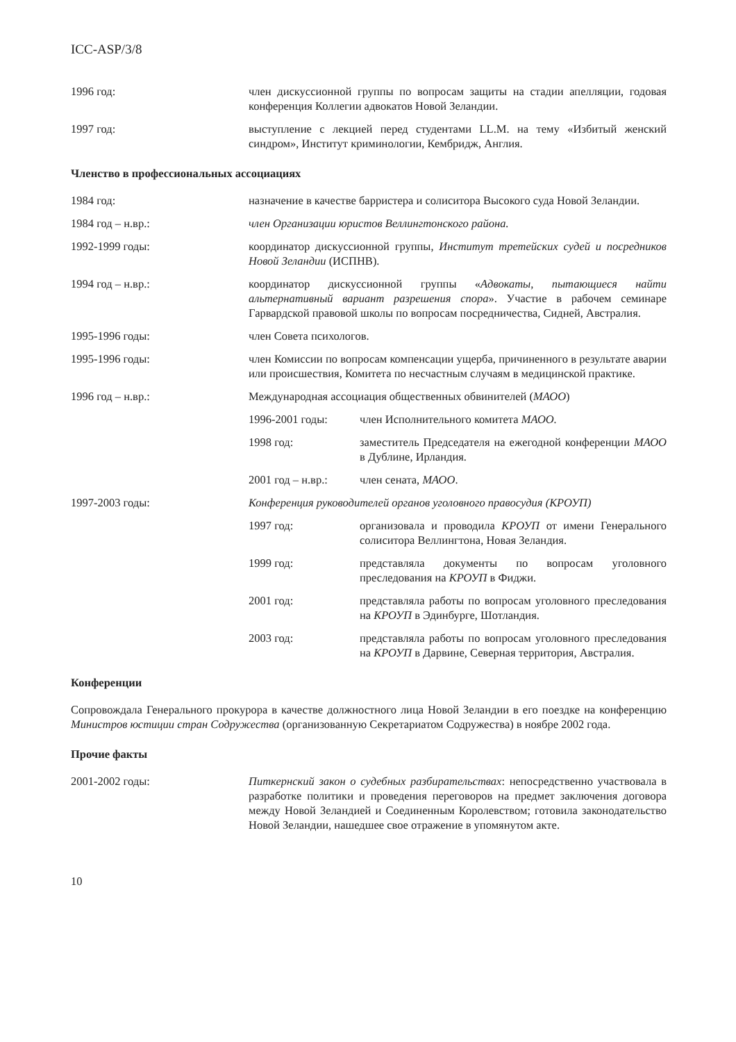ICC-ASP/3/8
1996 год: член дискуссионной группы по вопросам защиты на стадии апелляции, годовая конференция Коллегии адвокатов Новой Зеландии.
1997 год: выступление с лекцией перед студентами LL.M. на тему «Избитый женский синдром», Институт криминологии, Кембридж, Англия.
Членство в профессиональных ассоциациях
1984 год: назначение в качестве барристера и солиситора Высокого суда Новой Зеландии.
1984 год – н.вр.: член Организации юристов Веллингтонского района.
1992-1999 годы: координатор дискуссионной группы, Институт третейских судей и посредников Новой Зеландии (ИСПНВ).
1994 год – н.вр.: координатор дискуссионной группы «Адвокаты, пытающиеся найти альтернативный вариант разрешения спора». Участие в рабочем семинаре Гарвардской правовой школы по вопросам посредничества, Сидней, Австралия.
1995-1996 годы: член Совета психологов.
1995-1996 годы: член Комиссии по вопросам компенсации ущерба, причиненного в результате аварии или происшествия, Комитета по несчастным случаям в медицинской практике.
1996 год – н.вр.: Международная ассоциация общественных обвинителей (МАОО)
1996-2001 годы: член Исполнительного комитета МАОО.
1998 год: заместитель Председателя на ежегодной конференции МАОО в Дублине, Ирландия.
2001 год – н.вр.:
член сената, МАОО.
1997-2003 годы: Конференция руководителей органов уголовного правосудия (КРОУП)
1997 год: организовала и проводила КРОУП от имени Генерального солиситора Веллингтона, Новая Зеландия.
1999 год: представляла документы по вопросам уголовного преследования на КРОУП в Фиджи.
2001 год: представляла работы по вопросам уголовного преследования на КРОУП в Эдинбурге, Шотландия.
2003 год: представляла работы по вопросам уголовного преследования на КРОУП в Дарвине, Северная территория, Австралия.
Конференции
Сопровождала Генерального прокурора в качестве должностного лица Новой Зеландии в его поездке на конференцию Министров юстиции стран Содружества (организованную Секретариатом Содружества) в ноябре 2002 года.
Прочие факты
2001-2002 годы: Питкернский закон о судебных разбирательствах: непосредственно участвовала в разработке политики и проведения переговоров на предмет заключения договора между Новой Зеландией и Соединенным Королевством; готовила законодательство Новой Зеландии, нашедшее свое отражение в упомянутом акте.
10